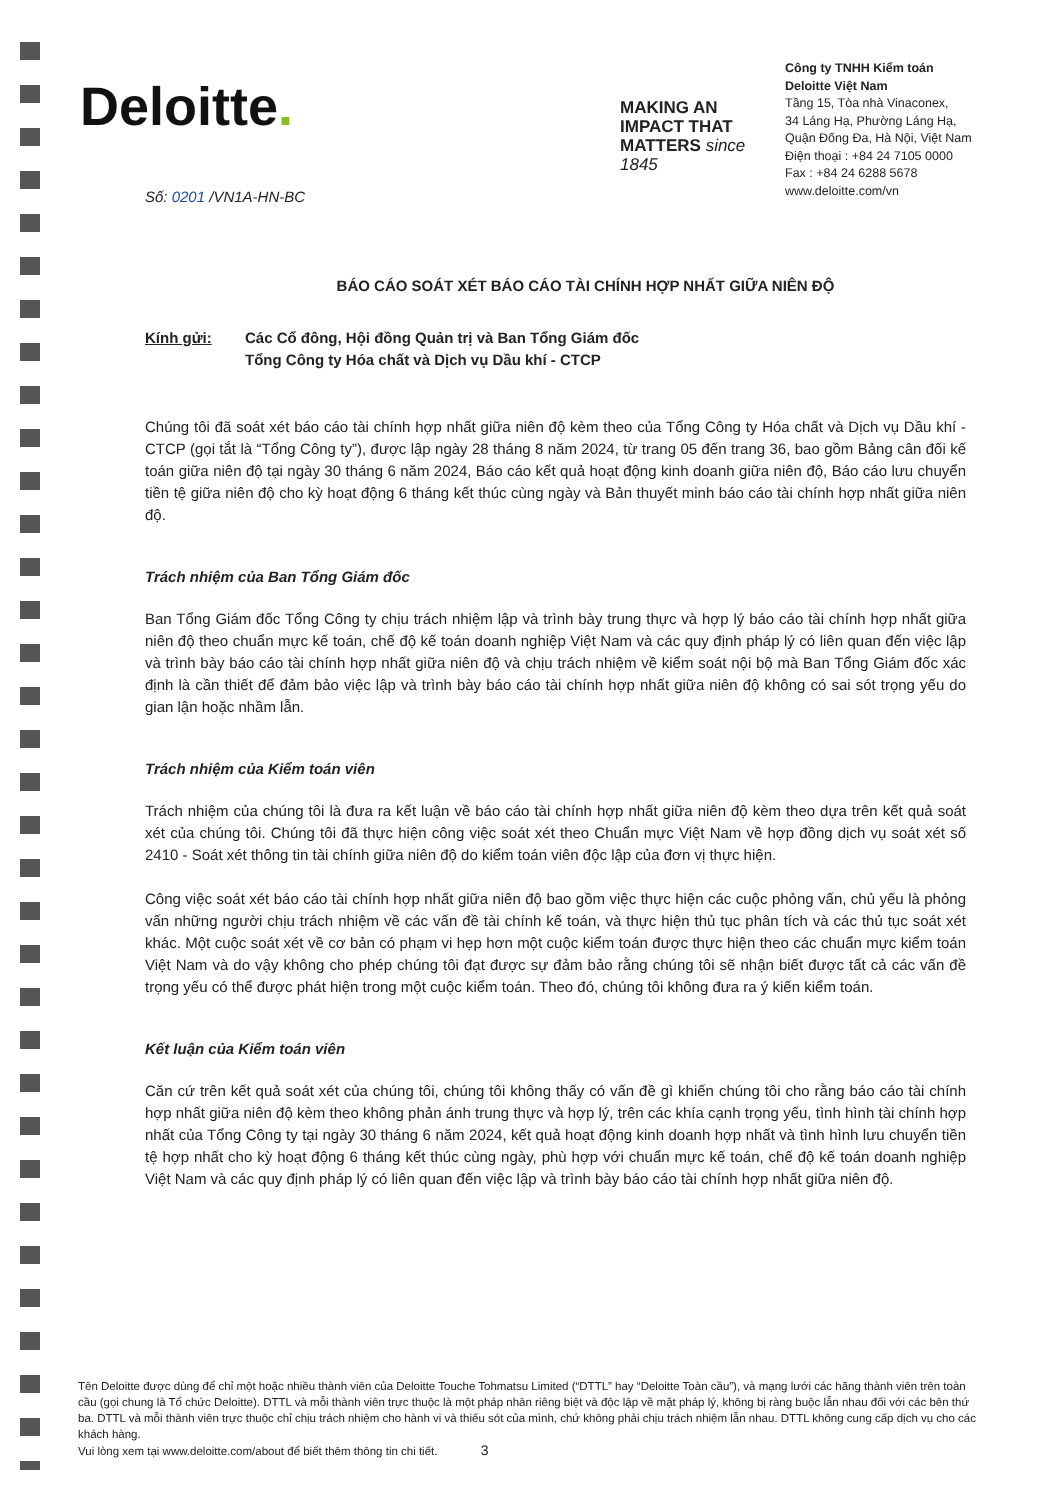Deloitte.
MAKING AN IMPACT THAT MATTERS since 1845
Công ty TNHH Kiểm toán
Deloitte Việt Nam
Tầng 15, Tòa nhà Vinaconex,
34 Láng Hạ, Phường Láng Hạ,
Quận Đống Đa, Hà Nội, Việt Nam
Điện thoại : +84 24 7105 0000
Fax : +84 24 6288 5678
www.deloitte.com/vn
Số: 0201 /VN1A-HN-BC
BÁO CÁO SOÁT XÉT BÁO CÁO TÀI CHÍNH HỢP NHẤT GIỮA NIÊN ĐỘ
Kính gửi: Các Cổ đông, Hội đồng Quản trị và Ban Tổng Giám đốc
Tổng Công ty Hóa chất và Dịch vụ Dầu khí - CTCP
Chúng tôi đã soát xét báo cáo tài chính hợp nhất giữa niên độ kèm theo của Tổng Công ty Hóa chất và Dịch vụ Dầu khí - CTCP (gọi tắt là “Tổng Công ty”), được lập ngày 28 tháng 8 năm 2024, từ trang 05 đến trang 36, bao gồm Bảng cân đối kế toán giữa niên độ tại ngày 30 tháng 6 năm 2024, Báo cáo kết quả hoạt động kinh doanh giữa niên độ, Báo cáo lưu chuyển tiền tệ giữa niên độ cho kỳ hoạt động 6 tháng kết thúc cùng ngày và Bản thuyết minh báo cáo tài chính hợp nhất giữa niên độ.
Trách nhiệm của Ban Tổng Giám đốc
Ban Tổng Giám đốc Tổng Công ty chịu trách nhiệm lập và trình bày trung thực và hợp lý báo cáo tài chính hợp nhất giữa niên độ theo chuẩn mực kế toán, chế độ kế toán doanh nghiệp Việt Nam và các quy định pháp lý có liên quan đến việc lập và trình bày báo cáo tài chính hợp nhất giữa niên độ và chịu trách nhiệm về kiểm soát nội bộ mà Ban Tổng Giám đốc xác định là cần thiết để đảm bảo việc lập và trình bày báo cáo tài chính hợp nhất giữa niên độ không có sai sót trọng yếu do gian lận hoặc nhầm lẫn.
Trách nhiệm của Kiểm toán viên
Trách nhiệm của chúng tôi là đưa ra kết luận về báo cáo tài chính hợp nhất giữa niên độ kèm theo dựa trên kết quả soát xét của chúng tôi. Chúng tôi đã thực hiện công việc soát xét theo Chuẩn mực Việt Nam về hợp đồng dịch vụ soát xét số 2410 - Soát xét thông tin tài chính giữa niên độ do kiểm toán viên độc lập của đơn vị thực hiện.
Công việc soát xét báo cáo tài chính hợp nhất giữa niên độ bao gồm việc thực hiện các cuộc phỏng vấn, chủ yếu là phỏng vấn những người chịu trách nhiệm về các vấn đề tài chính kế toán, và thực hiện thủ tục phân tích và các thủ tục soát xét khác. Một cuộc soát xét về cơ bản có phạm vi hẹp hơn một cuộc kiểm toán được thực hiện theo các chuẩn mực kiểm toán Việt Nam và do vậy không cho phép chúng tôi đạt được sự đảm bảo rằng chúng tôi sẽ nhận biết được tất cả các vấn đề trọng yếu có thể được phát hiện trong một cuộc kiểm toán. Theo đó, chúng tôi không đưa ra ý kiến kiểm toán.
Kết luận của Kiểm toán viên
Căn cứ trên kết quả soát xét của chúng tôi, chúng tôi không thấy có vấn đề gì khiến chúng tôi cho rằng báo cáo tài chính hợp nhất giữa niên độ kèm theo không phản ánh trung thực và hợp lý, trên các khía cạnh trọng yếu, tình hình tài chính hợp nhất của Tổng Công ty tại ngày 30 tháng 6 năm 2024, kết quả hoạt động kinh doanh hợp nhất và tình hình lưu chuyển tiền tệ hợp nhất cho kỳ hoạt động 6 tháng kết thúc cùng ngày, phù hợp với chuẩn mực kế toán, chế độ kế toán doanh nghiệp Việt Nam và các quy định pháp lý có liên quan đến việc lập và trình bày báo cáo tài chính hợp nhất giữa niên độ.
Tên Deloitte được dùng để chỉ một hoặc nhiều thành viên của Deloitte Touche Tohmatsu Limited (“DTTL” hay “Deloitte Toàn cầu”), và mạng lưới các hãng thành viên trên toàn cầu (gọi chung là Tổ chức Deloitte). DTTL và mỗi thành viên trực thuộc là một pháp nhân riêng biệt và độc lập về mặt pháp lý, không bị ràng buộc lẫn nhau đối với các bên thứ ba. DTTL và mỗi thành viên trực thuộc chỉ chịu trách nhiệm cho hành vi và thiếu sót của mình, chứ không phải chịu trách nhiệm lẫn nhau. DTTL không cung cấp dịch vụ cho các khách hàng.
Vui lòng xem tại www.deloitte.com/about để biết thêm thông tin chi tiết. 3